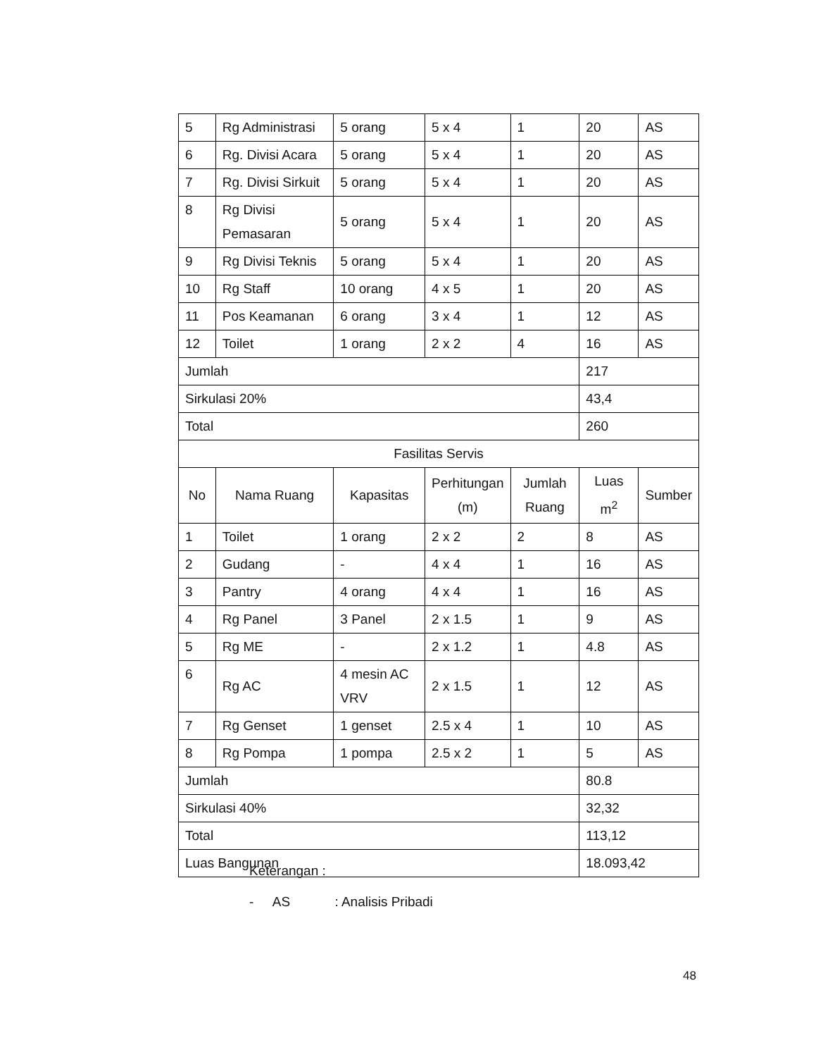| 5 | Rg Administrasi | 5 orang | 5 x 4 | 1 | 20 | AS |
| 6 | Rg. Divisi Acara | 5 orang | 5 x 4 | 1 | 20 | AS |
| 7 | Rg. Divisi Sirkuit | 5 orang | 5 x 4 | 1 | 20 | AS |
| 8 | Rg Divisi Pemasaran | 5 orang | 5 x 4 | 1 | 20 | AS |
| 9 | Rg Divisi Teknis | 5 orang | 5 x 4 | 1 | 20 | AS |
| 10 | Rg Staff | 10 orang | 4 x 5 | 1 | 20 | AS |
| 11 | Pos Keamanan | 6 orang | 3 x 4 | 1 | 12 | AS |
| 12 | Toilet | 1 orang | 2 x 2 | 4 | 16 | AS |
| Jumlah | | | | | 217 | |
| Sirkulasi 20% | | | | | 43,4 | |
| Total | | | | | 260 | |
| Fasilitas Servis | | | | | | |
| No | Nama Ruang | Kapasitas | Perhitungan (m) | Jumlah Ruang | Luas m<sup>2</sup> | Sumber |
| 1 | Toilet | 1 orang | 2 x 2 | 2 | 8 | AS |
| 2 | Gudang | - | 4 x 4 | 1 | 16 | AS |
| 3 | Pantry | 4 orang | 4 x 4 | 1 | 16 | AS |
| 4 | Rg Panel | 3 Panel | 2 x 1.5 | 1 | 9 | AS |
| 5 | Rg ME | - | 2 x 1.2 | 1 | 4.8 | AS |
| 6 | Rg AC | 4 mesin AC VRV | 2 x 1.5 | 1 | 12 | AS |
| 7 | Rg Genset | 1 genset | 2.5 x 4 | 1 | 10 | AS |
| 8 | Rg Pompa | 1 pompa | 2.5 x 2 | 1 | 5 | AS |
| Jumlah | | | | | 80.8 | |
| Sirkulasi 40% | | | | | 32,32 | |
| Total | | | | | 113,12 | |
| Luas Bangunan | | | | | 18.093,42 | |
Keterangan :
- AS : Analisis Pribadi
48